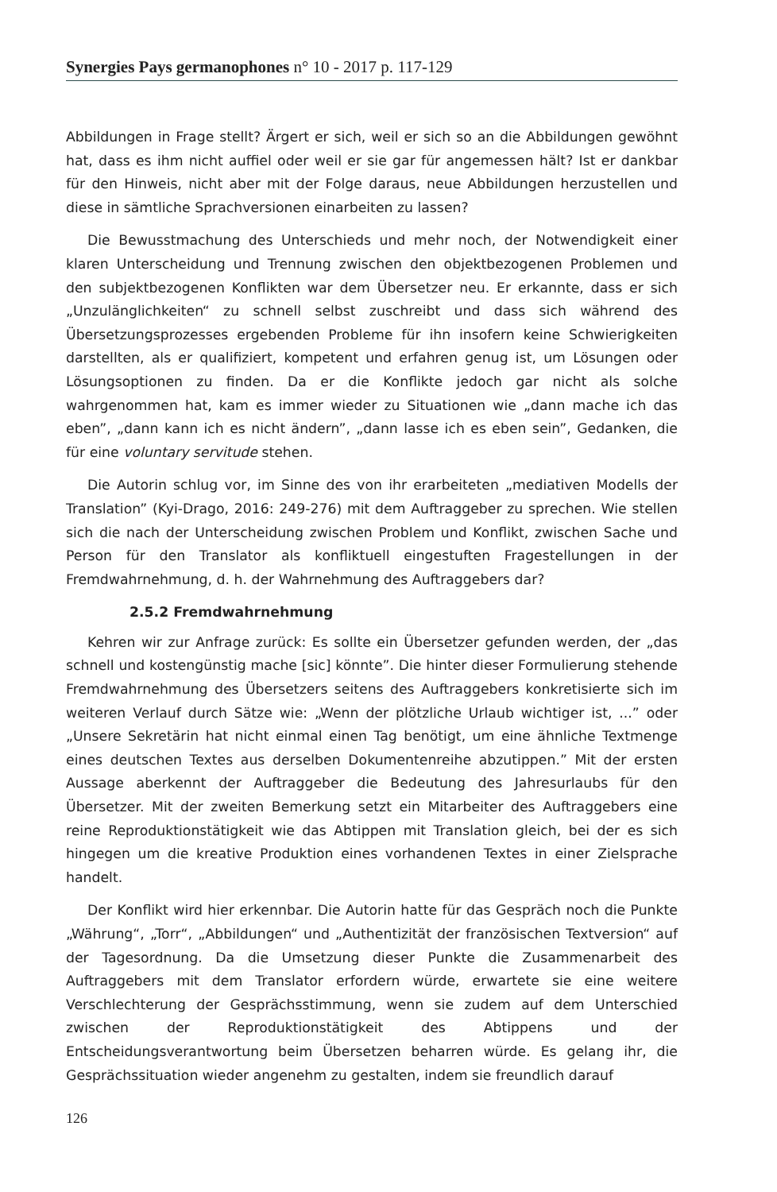Synergies Pays germanophones n° 10 - 2017 p. 117-129
Abbildungen in Frage stellt? Ärgert er sich, weil er sich so an die Abbildungen gewöhnt hat, dass es ihm nicht auffiel oder weil er sie gar für angemessen hält? Ist er dankbar für den Hinweis, nicht aber mit der Folge daraus, neue Abbildungen herzustellen und diese in sämtliche Sprachversionen einarbeiten zu lassen?
Die Bewusstmachung des Unterschieds und mehr noch, der Notwendigkeit einer klaren Unterscheidung und Trennung zwischen den objektbezogenen Problemen und den subjektbezogenen Konflikten war dem Übersetzer neu. Er erkannte, dass er sich „Unzulänglichkeiten“ zu schnell selbst zuschreibt und dass sich während des Übersetzungsprozesses ergebenden Probleme für ihn insofern keine Schwierigkeiten darstellten, als er qualifiziert, kompetent und erfahren genug ist, um Lösungen oder Lösungsoptionen zu finden. Da er die Konflikte jedoch gar nicht als solche wahrgenommen hat, kam es immer wieder zu Situationen wie „dann mache ich das eben”, „dann kann ich es nicht ändern”, „dann lasse ich es eben sein”, Gedanken, die für eine voluntary servitude stehen.
Die Autorin schlug vor, im Sinne des von ihr erarbeiteten „mediativen Modells der Translation” (Kyi-Drago, 2016: 249-276) mit dem Auftraggeber zu sprechen. Wie stellen sich die nach der Unterscheidung zwischen Problem und Konflikt, zwischen Sache und Person für den Translator als konfliktuell eingestuften Fragestellungen in der Fremdwahrnehmung, d. h. der Wahrnehmung des Auftraggebers dar?
2.5.2 Fremdwahrnehmung
Kehren wir zur Anfrage zurück: Es sollte ein Übersetzer gefunden werden, der „das schnell und kostengünstig mache [sic] könnte”. Die hinter dieser Formulierung stehende Fremdwahrnehmung des Übersetzers seitens des Auftraggebers konkretisierte sich im weiteren Verlauf durch Sätze wie: „Wenn der plötzliche Urlaub wichtiger ist, ...” oder „Unsere Sekretärin hat nicht einmal einen Tag benötigt, um eine ähnliche Textmenge eines deutschen Textes aus derselben Dokumentenreihe abzutippen.” Mit der ersten Aussage aberkennt der Auftraggeber die Bedeutung des Jahresurlaubs für den Übersetzer. Mit der zweiten Bemerkung setzt ein Mitarbeiter des Auftraggebers eine reine Reproduktionstätigkeit wie das Abtippen mit Translation gleich, bei der es sich hingegen um die kreative Produktion eines vorhandenen Textes in einer Zielsprache handelt.
Der Konflikt wird hier erkennbar. Die Autorin hatte für das Gespräch noch die Punkte „Währung“, „Torr“, „Abbildungen“ und „Authentizität der französischen Textversion“ auf der Tagesordnung. Da die Umsetzung dieser Punkte die Zusammenarbeit des Auftraggebers mit dem Translator erfordern würde, erwartete sie eine weitere Verschlechterung der Gesprächsstimmung, wenn sie zudem auf dem Unterschied zwischen der Reproduktionstätigkeit des Abtippens und der Entscheidungsverantwortung beim Übersetzen beharren würde. Es gelang ihr, die Gesprächssituation wieder angenehm zu gestalten, indem sie freundlich darauf
126